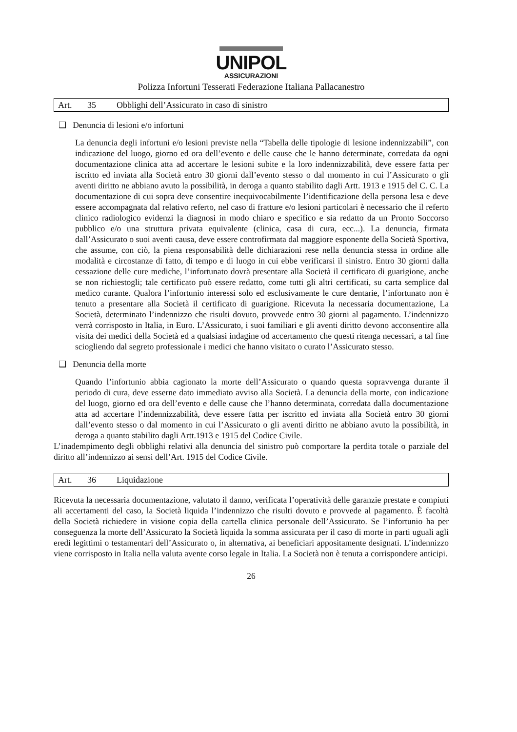UNIPOL
ASSICURAZIONI
Polizza Infortuni Tesserati Federazione Italiana Pallacanestro
Art. 35 Obblighi dell’Assicurato in caso di sinistro
❑ Denuncia di lesioni e/o infortuni
La denuncia degli infortuni e/o lesioni previste nella “Tabella delle tipologie di lesione indennizzabili”, con indicazione del luogo, giorno ed ora dell’evento e delle cause che le hanno determinate, corredata da ogni documentazione clinica atta ad accertare le lesioni subite e la loro indennizzabilità, deve essere fatta per iscritto ed inviata alla Società entro 30 giorni dall’evento stesso o dal momento in cui l’Assicurato o gli aventi diritto ne abbiano avuto la possibilità, in deroga a quanto stabilito dagli Artt. 1913 e 1915 del C. C. La documentazione di cui sopra deve consentire inequivocabilmente l’identificazione della persona lesa e deve essere accompagnata dal relativo referto, nel caso di fratture e/o lesioni particolari è necessario che il referto clinico radiologico evidenzi la diagnosi in modo chiaro e specifico e sia redatto da un Pronto Soccorso pubblico e/o una struttura privata equivalente (clinica, casa di cura, ecc...). La denuncia, firmata dall’Assicurato o suoi aventi causa, deve essere controfirmata dal maggiore esponente della Società Sportiva, che assume, con ciò, la piena responsabilità delle dichiarazioni rese nella denuncia stessa in ordine alle modalità e circostanze di fatto, di tempo e di luogo in cui ebbe verificarsi il sinistro. Entro 30 giorni dalla cessazione delle cure mediche, l’infortunato dovrà presentare alla Società il certificato di guarigione, anche se non richiestogli; tale certificato può essere redatto, come tutti gli altri certificati, su carta semplice dal medico curante. Qualora l’infortunio interessi solo ed esclusivamente le cure dentarie, l’infortunato non è tenuto a presentare alla Società il certificato di guarigione. Ricevuta la necessaria documentazione, La Società, determinato l’indennizzo che risulti dovuto, provvede entro 30 giorni al pagamento. L’indennizzo verrà corrisposto in Italia, in Euro. L’Assicurato, i suoi familiari e gli aventi diritto devono acconsentire alla visita dei medici della Società ed a qualsiasi indagine od accertamento che questi ritenga necessari, a tal fine sciogliendo dal segreto professionale i medici che hanno visitato o curato l’Assicurato stesso.
❑ Denuncia della morte
Quando l’infortunio abbia cagionato la morte dell’Assicurato o quando questa sopravvenga durante il periodo di cura, deve esserne dato immediato avviso alla Società. La denuncia della morte, con indicazione del luogo, giorno ed ora dell’evento e delle cause che l’hanno determinata, corredata dalla documentazione atta ad accertare l’indennizzabilità, deve essere fatta per iscritto ed inviata alla Società entro 30 giorni dall’evento stesso o dal momento in cui l’Assicurato o gli aventi diritto ne abbiano avuto la possibilità, in deroga a quanto stabilito dagli Artt.1913 e 1915 del Codice Civile.
L’inadempimento degli obblighi relativi alla denuncia del sinistro può comportare la perdita totale o parziale del diritto all’indennizzo ai sensi dell’Art. 1915 del Codice Civile.
Art. 36 Liquidazione
Ricevuta la necessaria documentazione, valutato il danno, verificata l’operatività delle garanzie prestate e compiuti ali accertamenti del caso, la Società liquida l’indennizzo che risulti dovuto e provvede al pagamento. È facoltà della Società richiedere in visione copia della cartella clinica personale dell’Assicurato. Se l’infortunio ha per conseguenza la morte dell’Assicurato la Società liquida la somma assicurata per il caso di morte in parti uguali agli eredi legittimi o testamentari dell’Assicurato o, in alternativa, ai beneficiari appositamente designati. L’indennizzo viene corrisposto in Italia nella valuta avente corso legale in Italia. La Società non è tenuta a corrispondere anticipi.
26